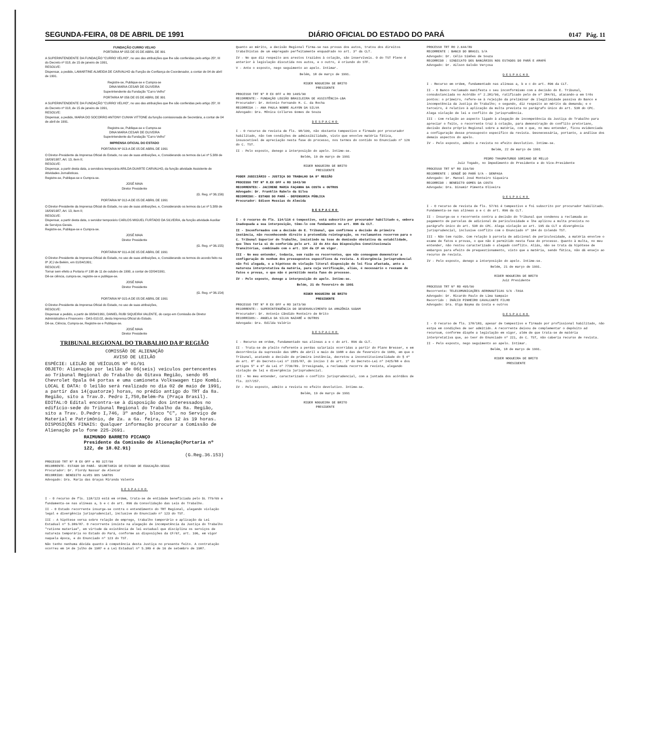SEGUNDA-FEIRA, 08 DE ABRIL DE 1991 DIÁRIO OFICIAL DO ESTADO DO PARÁ 0147 Pág. 11
FUNDAÇÃO CURRO VELHO
PORTARIA Nº 055 DE 05 DE ABRIL DE 991
A SUPERINTENDENTE DA FUNDAÇÃO "CURRO VELHO", no uso das atribuições que lhe são conferidas pelo artigo 25º, III do Decreto nº 018, de 15 de janeiro de 1991,
RESOLVE:
Dispensar, a pedido, LAMARTINE ALMEIDA DE CARVALHO da Função de Confiança de Coordenador, a contar de 04 de abril de 1991.
Registre-se, Publique-se e Cumpra-se
DINA MARIA CESAR DE OLIVEIRA
Superintendente da Fundação "Curro Velho"
PORTARIA Nº 056 DE 05 DE ABRIL DE 991
A SUPERINTENDENTE DA FUNDAÇÃO "CURRO VELHO", no uso das atribuições que lhe são conferidas pelo artigo 25º, III do Decreto nº 018, de 15 de janeiro de 1991,
RESOLVE:
Dispensar, a pedido, MARIA DO SOCORRO ANTONY CUNHA VITTONE da função comissionada de Secretária, a contar de 04 de abril de 1991.
Registre-se, Publique-se e Cumpra-se
DINA MARIA CESAR DE OLIVEIRA
Superintendente da Fundação "Curro Velho"
IMPRENSA OFICIAL DO ESTADO
PORTARIA Nº 013-A DE 05 DE ABRIL DE 1991
O Diretor-Presidente da Imprensa Oficial do Estado, no uso de suas atribuições, e, Considerando os termos da Lei nº 5.389 de 16/09/1987, Art. 13, item II;
RESOLVE:
Dispensar, a partir desta data, a servidora temporária ARILDA DUARTE CARVALHO, da função atividade Assistente de Atividades Jornalísticas.
Registre-se, Publique-se e Cumpra-se.
JOSÉ MAIA
Diretor Presidente
(G. Reg. nº 36.156)
PORTARIA Nº 012-A DE 05 DE ABRIL DE 1991
O Diretor-Presidente da Imprensa Oficial do Estado, no uso de suas atribuições, e, Considerando os termos da Lei nº 5.389 de 16/09/1987, Art. 13, item II;
RESOLVE:
Dispensar, a partir desta data, o servidor temporário CARLOS MIGUEL FURTADO DA SILVEIRA, da função atividade Auxiliar de Serviços Gerais.
Registre-se, Publique-se e Cumpra-se.
JOSÉ MAIA
Diretor Presidente
(G. Reg. nº 36.155)
PORTARIA Nº 011-A DE 05 DE ABRIL DE 1991
O Diretor-Presidente da Imprensa Oficial do Estado, no uso de suas atribuições, e, Considerando os termos do acordo feito na 8ª JCJ de Belém, em 01/04/1991;
RESOLVE:
Tornar sem efeito a Portaria nº 198 de 11 de outubro de 1990, a contar de 02/04/1991.
Dê-se ciência, cumpra-se, registre-se e publique-se.
JOSÉ MAIA
Diretor Presidente
(G. Reg. nº 36.154)
PORTARIA Nº 015-A DE 05 DE ABRIL DE 1991
O Diretor-Presidente da Imprensa Oficial do Estado, no uso de suas atribuições,
RESOLVE:
Dispensar a pedido, a partir de 08/04/1991, DANIEL RUBI SIQUEIRA VALENTE, do cargo em Comissão de Diretor Administrativo e Financeiro - DAS-010.02, desta Imprensa Oficial do Estado.
Dê-se, Ciência, Cumpra-se, Registre-se e Publique-se.
JOSÉ MAIA
Diretor Presidente
TRIBUNAL REGIONAL DO TRABALHO DA 8ª REGIÃO
COMISSÃO DE ALIENAÇÃO
AVISO DE LEILÃO
ESPÉCIE: LEILÃO DE VEÍCULOS Nº 01/91
OBJETO: Alienação por leilão de 06(seis) veículos pertencentes ao Tribunal Regional do Trabalho da Oitava Região, sendo 05 Chevrolet Opala 04 portas e uma camioneta Volkswagen tipo Kombi.
LOCAL E DATA: O leilão será realizado no dia 02 de maio de 1991, a partir das 14(quatorze) horas, no prédio antigo do TRT da 8a. Região, sito a Trav.D. Pedro I,750,Belém-Pa (Praça Brasil).
EDITAL:O Edital encontra-se à disposição dos interessados no edifício-sede do Tribunal Regional do Trabalho da 8a. Região, sito a Trav. D.Pedro I,746, 3º andar, bloco "C", no Serviço de Material e Patrimônio, de 2a. a 6a. feira, das 12 às 19 horas.
DISPOSIÇÕES FINAIS: Qualquer informação procurar a Comissão de Alienação pelo fone 225-2691.
RAIMUNDO BARRETO PICANÇO
Presidente da Comissão de Alienação(Portaria nº 122, de 18.02.91)
(G.Reg.36.153)
PROCESSO TRT Nº R EX OFF e RO 327/90
RECORRENTE- ESTADO DO PARÁ- SECRETARIA DE ESTADO DE EDUCAÇÃO-SEDUC
Procurador: Dr. Flordy Nassar de Alencar
RECORRIDO: BENEDITO ALVES DOS SANTOS
Advogado: Dra. Maria das Graças Miranda Valente
DESPACHO
I - O recurso de fls. 118/123 está em ordem, trata-se de entidade beneficiada pelo DL 779/69 e fundamenta-se nas alíneas a, b e c do art. 896 da Consolidação das Leis do Trabalho.
II - O Estado recorrente insurge-se contra o entendimento do TRT Regional, alegando violação legal e divergência jurisprudencial, inclusive do Enunciado nº 123 do TST.
III - A hipótese versa sobre relação de emprego, trabalho temporário e aplicação da Lei Estadual nº 5.389/87. O recorrente insiste na alegação de incompetência da Justiça do Trabalho "ratione materiae", em virtude da existência de lei estadual que disciplina os serviços de natureza temporária no Estado do Pará, conforme as disposições da CF/67, art. 106, em vigor naquela época, e do Enunciado nº 123 do TST.
Não tenho nenhuma dúvida quanto à competência desta Justiça no presente feito. A contratação ocorreu em 14 de julho de 1987 e a Lei Estadual nº 5.389 é de 16 de setembro de 1987.
Quanto ao mérito, a decisão Regional firma-se nas provas dos autos, tratou dos direitos trabalhistas de um empregado perfeitamente enquadrado no art. 3º da CLT.
IV - No que diz respeito aos arestos trazidos à colação, são inservíveis. O do TST Pleno é anterior à legislação discutida nos autos, e o outro, é oriundo do STF.
V - Ante o exposto, nego seguimento ao apelo. Intimar.
Belém, 18 de março de 1991.
RIDER NOGUEIRA DE BRITO
PRESIDENTE
PROCESSO TRT Nº R EX OFF e RO 1405/90
RECORRENTE:- FUNDAÇÃO LEGIÃO BRASILEIRA DE ASSISTÊNCIA-LBA
Procurador: Dr. Antonio Fernando H. C. da Rocha
RECORRIDA :- ANA PAULA NOBRE ALAYON DA SILVA
Advogado: Dra. Mônica Collares Gomes de Souza
DESPACHO
I - O recurso de revista de fls. 98/100, não obstante tempestivo e firmado por procurador habilitado, não tem condições de admissibilidade, visto que envolve matéria fática, insuscetível de apreciação nesta fase do processo, nos termos do contido no Enunciado nº 126 do C. TST.
II - Pelo exposto, denego a interposição do apelo. Intime-se.
Belém, 19 de março de 1991
RIDER NOGUEIRA DE BRITO
PRESIDENTE
PODER JUDICIÁRIO — JUSTIÇA DO TRABALHO DA 8ª REGIÃO
PROCESSO TRT Nº R.EX OFF e RO 1643/90
RECORRENTES:- JACIRENE MARIA FAÇANHA DA COSTA e OUTROS
Advogado: Dr. Franklin Rabelo da Silva
RECORRIDO:- ESTADO DO PARÁ - DEFENSORIA PÚBLICA
Procurador: Edison Messias de Almeida
DESPACHO
I - O recurso de fls. 114/116 é tempestivo, está subscrito por procurador habilitado e, embora inadequada a sua interposição, têmo-lo com fundamento no art. 896 da CLT.
II - Inconformados com a decisão do E. Tribunal, que confirmou a decisão de primeira instância, não reconhecendo direito à pretendida reintegração, os reclamantes recorrem para o C. Tribunal Superior do Trabalho, insistindo na tese de demissão obstativa da estabilidade, que lhes teria si do conferida pelo art. 22 do Ato das Disposições Constitucionais Transitórias, combinado com o art. 134 da CF em vigor.
III - No meu entender, todavia, sem razão os recorrentes, que não conseguem demonstrar a configuração de nenhum dos pressupostos específicos da revista. A divergência jurisprudencial não foi alegada, e a hipótese de violação literal disposição de lei fica afastada, ante a natureza interpretativa da matéria, para cuja verificação, aliás, é necessário o reexame de fatos e provas, o que não é permitido nesta fase do processo.
IV - Pelo exposto, denego a interposição do apelo. Intime-se.
Belém, 21 de fevereiro de 1991
RIDER NOGUEIRA DE BRITO
PRESIDENTE
PROCESSO TRT Nº R EX OFF e RO 1673/90
RECORRENTE:- SUPERINTENDÊNCIA DO DESENVOLVIMENTO DA AMAZÔNIA SUDAM
Procurador: Dr. Antonio Cândido Monteiro de Brito
RECORRIDOS:- ANGELA DA SILVA NAZARÉ e OUTROS
Advogada: Dra. Edilda Valério
DESPACHO
I - Recurso em ordem, fundamentado nas alíneas a e c do art. 896 da CLT.
II - Trata-se de pleito referente a perdas salariais ocorridas a partir do Plano Bresser, e em decorrência da supressão das URPs de abril e maio de 1988 e das de fevereiro de 1989, em que o Tribunal, acatando a decisão de primeira instância, decretou a inconstitucionalidade do § 4º do art. 8º do Decreto-Lei nº 2335/87, do inciso I do art. 1º do Decreto-Lei nº 2425/88 e dos artigos 5º e 6º da Lei nº 7730/89. Irresignada, a reclamada recorre de revista, alegando violação de lei e divergência jurisprudencial.
III - No meu entender, caracterizado o conflito jurisprudencial, com a juntada dos acórdãos de fls. 227/257.
IV - Pelo exposto, admito a revista no efeito devolutivo. Intime-se.
Belém, 19 de março de 1991
RIDER NOGUEIRA DE BRITO
PRESIDENTE
PROCESSO TRT RO 2.644/89
RECORRENTE : BANCO DO BRASIL S/A
Advogado: Dr. Célio Simões de Souza
RECORRIDO : SINDICATO DOS BANCÁRIOS NOS ESTADOS DO PARÁ E AMAPÁ
Advogado: Dr. Ailson Galvão Verçosa
DESPACHO
I - Recurso em ordem, fundamentado nas alíneas a, b e c do art. 896 da CLT.
II - O Banco reclamado manifesta o seu inconformismo com a decisão do E. Tribunal, consubstanciada no Acórdão nº 2.281/90, ratificado pelo de nº 284/91, atacando-a em três pontos: o primeiro, refere-se à rejeição da preliminar de ilegitimidade passiva do Banco e incompetência da Justiça do Trabalho; o segundo, diz respeito ao mérito da demanda; e o terceiro, é relativo à aplicação da multa prevista no parágrafo único do art. 538 do CPC. Alega violação de lei e conflito de jurisprudência.
III - Com relação ao aspecto ligado à alegação de incompetência da Justiça do Trabalho para apreciar o feito, o recorrente traz à colação, para demonstração do conflito pretoriano, decisão deste próprio Regional sobre a matéria, com o que, no meu entender, ficou evidenciada a configuração desse pressuposto específico da revista. Desnecessária, portanto, a análise dos demais aspectos do apelo.
IV - Pelo exposto, admito a revista no efeito devolutivo. Intime-se.
Belém, 22 de março de 1991
PEDRO THAUMATURGO SORIANO DE MELLO
Juiz Togado, no Impedimento do Presidente e do Vice-Presidente
PROCESSO TRT Nº RO 316/90
RECORRENTE : DENDÊ DO PARÁ S/A - DENPASA
Advogado: Dr. Manoel José Monteiro Siqueira
RECORRIDO : BENEDITO GOMES DA COSTA
Advogada: Dra. Dinamir Pimenta Oliveira
DESPACHO
I - O recurso de revista de fls. 57/61 é tempestivo e foi subscrito por procurador habilitado. Fundamenta-se nas alíneas a e c do art. 896 da CLT.
II - Insurge-se o recorrente contra a decisão do Tribunal que condenou a reclamada ao pagamento de parcelas de adicional de periculosidade e lhe aplicou a multa prevista no parágrafo único do art. 538 do CPC. Alega violação ao art. 195 da CLT e divergência jurisprudencial, inclusive conflito com o Enunciado nº 184 do Colendo TST.
III - Não tem razão. Com relação à parcela de adicional de periculosidade, a matéria envolve o exame de fatos e provas, o que não é permitido nesta fase do processo. Quanto à multa, no meu entender, não restou caracterizado o alegado conflito. Aliás, não se trata da hipótese de embargos para efeito de prequestionamento, visto que a matéria, sendo fática, não dá ensejo ao recurso de revista.
IV - Pelo exposto, denego a interposição do apelo. Intime-se.
Belém, 21 de março de 1991.
RIDER NOGUEIRA DE BRITO
Juiz Presidente
PROCESSO TRT Nº RO 495/90
Recorrente: TELECOMUNICAÇÕES AERONAUTICAS S/A -TASA
Advogado: Dr. Ricardo Paulo de Lima Sampaio
Recorrido : INÁCIO PINHEIRO CAVALCANTE FILHO
Advogado: Dra. Olga Bayma da Costa e outros
DESPACHO
I - O recurso de fls. 178/183, apesar de tempestivo e firmado por profissional habilitado, não estpa em condições de ser admitido. A recorrente deixou de complementar o depósito ad recursum, conforme dispõe a legislação em vigor, além de que trata-se de matéria interpretativa que, ao teor do Enunciado nº 221, do C. TST, não caberia recurso de revista.
II - Pelo exposto, nego seguimento ao apelo. Intimar.
Belém, 18 de março de 1991.
RIDER NOGUEIRA DE BRITO
PRESIDENTE